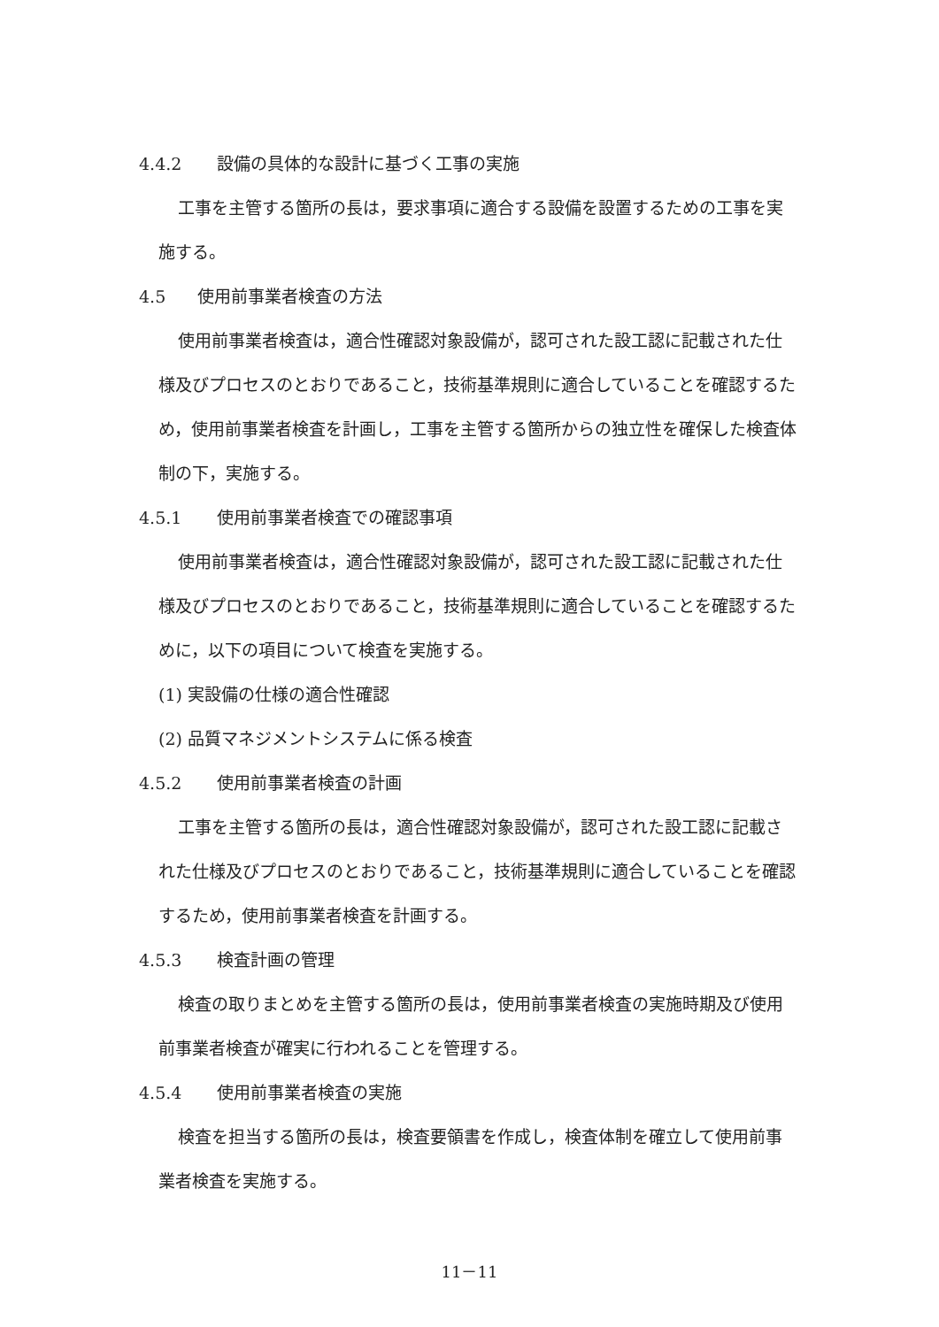4.4.2 設備の具体的な設計に基づく工事の実施
工事を主管する箇所の長は，要求事項に適合する設備を設置するための工事を実施する。
4.5 使用前事業者検査の方法
使用前事業者検査は，適合性確認対象設備が，認可された設工認に記載された仕様及びプロセスのとおりであること，技術基準規則に適合していることを確認するため，使用前事業者検査を計画し，工事を主管する箇所からの独立性を確保した検査体制の下，実施する。
4.5.1 使用前事業者検査での確認事項
使用前事業者検査は，適合性確認対象設備が，認可された設工認に記載された仕様及びプロセスのとおりであること，技術基準規則に適合していることを確認するために，以下の項目について検査を実施する。
(1) 実設備の仕様の適合性確認
(2) 品質マネジメントシステムに係る検査
4.5.2 使用前事業者検査の計画
工事を主管する箇所の長は，適合性確認対象設備が，認可された設工認に記載された仕様及びプロセスのとおりであること，技術基準規則に適合していることを確認するため，使用前事業者検査を計画する。
4.5.3 検査計画の管理
検査の取りまとめを主管する箇所の長は，使用前事業者検査の実施時期及び使用前事業者検査が確実に行われることを管理する。
4.5.4 使用前事業者検査の実施
検査を担当する箇所の長は，検査要領書を作成し，検査体制を確立して使用前事業者検査を実施する。
11－11